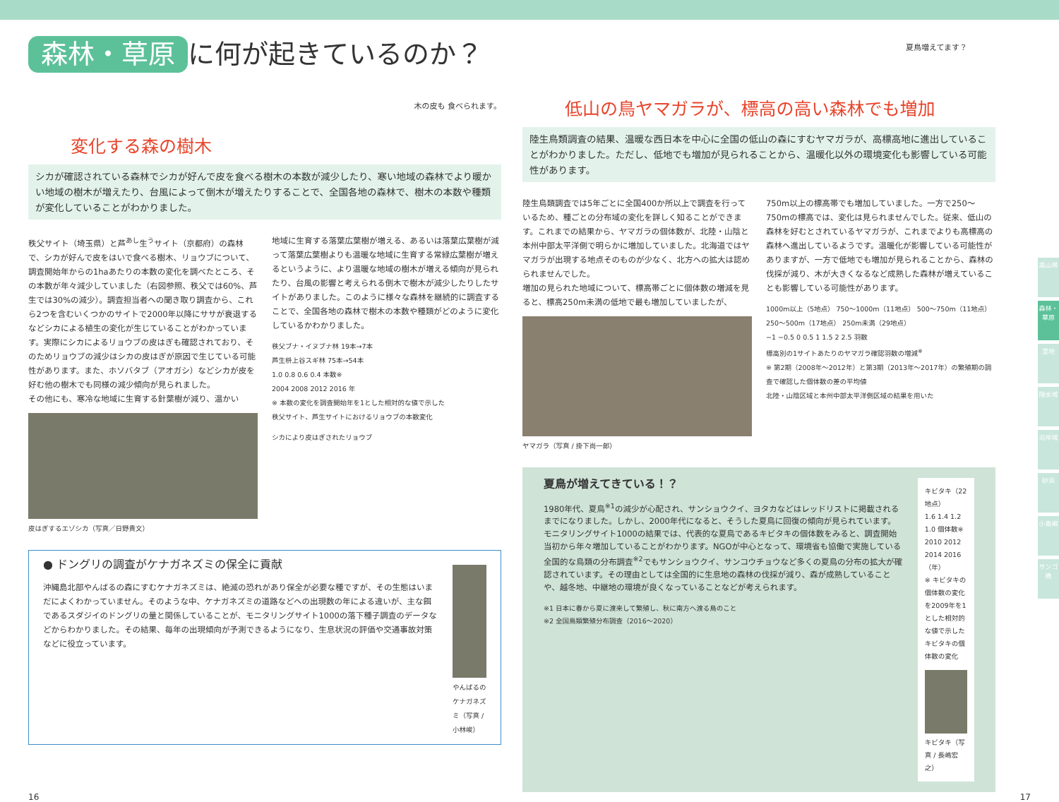森林・草原 に何が起きているのか？
木の皮も 食べられます。
変化する森の樹木
シカが確認されている森林でシカが好んで皮を食べる樹木の本数が減少したり、寒い地域の森林でより暖かい地域の樹木が増えたり、台風によって倒木が増えたりすることで、全国各地の森林で、樹木の本数や種類が変化していることがわかりました。
秩父サイト（埼玉県）と芦<sup>あし</sup>生<sup>う</sup>サイト（京都府）の森林で、シカが好んで皮をはいで食べる樹木、リョウブについて、調査開始年からの1haあたりの本数の変化を調べたところ、その本数が年々減少していました（右図参照、秩父では60%、芦生では30%の減少）。調査担当者への聞き取り調査から、これら2つを含むいくつかのサイトで2000年以降にササが衰退するなどシカによる植生の変化が生じていることがわかっています。実際にシカによるリョウブの皮はぎも確認されており、そのためリョウブの減少はシカの皮はぎが原因で生じている可能性があります。また、ホソバタブ（アオガシ）などシカが皮を好む他の樹木でも同様の減少傾向が見られました。
その他にも、寒冷な地域に生育する針葉樹が減り、温かい
皮はぎするエゾシカ（写真／日野貴文）
地域に生育する落葉広葉樹が増える、あるいは落葉広葉樹が減って落葉広葉樹よりも温暖な地域に生育する常緑広葉樹が増えるというように、より温暖な地域の樹木が増える傾向が見られたり、台風の影響と考えられる倒木で樹木が減少したりしたサイトがありました。このように様々な森林を継続的に調査することで、全国各地の森林で樹木の本数や種類がどのように変化しているかわかりました。
秩父ブナ・イヌブナ林 19本→7本
芦生枡上谷スギ林 75本→54本
1.0 0.8 0.6 0.4 本数※
2004 2008 2012 2016 年
※ 本数の変化を調査開始年を1とした相対的な値で示した
秩父サイト、芦生サイトにおけるリョウブの本数変化
シカにより皮はぎされたリョウブ
● ドングリの調査がケナガネズミの保全に貢献
沖縄島北部やんばるの森にすむケナガネズミは、絶滅の恐れがあり保全が必要な種ですが、その生態はいまだによくわかっていません。そのような中、ケナガネズミの道路などへの出現数の年による違いが、主な餌であるスダジイのドングリの量と関係していることが、モニタリングサイト1000の落下種子調査のデータなどからわかりました。その結果、毎年の出現傾向が予測できるようになり、生息状況の評価や交通事故対策などに役立っています。
やんばるのケナガネズミ（写真 / 小林峻）
夏鳥増えてます？
低山の鳥ヤマガラが、標高の高い森林でも増加
陸生鳥類調査の結果、温暖な西日本を中心に全国の低山の森にすむヤマガラが、高標高地に進出していることがわかりました。ただし、低地でも増加が見られることから、温暖化以外の環境変化も影響している可能性があります。
陸生鳥類調査では5年ごとに全国400か所以上で調査を行っているため、種ごとの分布域の変化を詳しく知ることができます。これまでの結果から、ヤマガラの個体数が、北陸・山陰と本州中部太平洋側で明らかに増加していました。北海道ではヤマガラが出現する地点そのものが少なく、北方への拡大は認められませんでした。
増加の見られた地域について、標高帯ごとに個体数の増減を見ると、標高250m未満の低地で最も増加していましたが、
ヤマガラ（写真 / 掛下尚一郎）
750m以上の標高帯でも増加していました。一方で250～750mの標高では、変化は見られませんでした。従来、低山の森林を好むとされているヤマガラが、これまでよりも高標高の森林へ進出しているようです。温暖化が影響している可能性がありますが、一方で低地でも増加が見られることから、森林の伐採が減り、木が大きくなるなど成熟した森林が増えていることも影響している可能性があります。
1000m以上（5地点） 750～1000m（11地点） 500～750m（11地点） 250～500m（17地点） 250m未満（29地点）
−1 −0.5 0 0.5 1 1.5 2 2.5 羽数
標高別の1サイトあたりのヤマガラ確認羽数の増減<sup>※</sup>
※ 第2期（2008年～2012年）と第3期（2013年～2017年）の繁殖期の調査で確認した個体数の差の平均値
北陸・山陰区域と本州中部太平洋側区域の結果を用いた
夏鳥が増えてきている！？
1980年代、夏鳥<sup>※1</sup>の減少が心配され、サンショウクイ、ヨタカなどはレッドリストに掲載されるまでになりました。しかし、2000年代になると、そうした夏鳥に回復の傾向が見られています。
モニタリングサイト1000の結果では、代表的な夏鳥であるキビタキの個体数をみると、調査開始当初から年々増加していることがわかります。NGOが中心となって、環境省も協働で実施している全国的な鳥類の分布調査<sup>※2</sup>でもサンショウクイ、サンコウチョウなど多くの夏鳥の分布の拡大が確認されています。その理由としては全国的に生息地の森林の伐採が減り、森が成熟していることや、越冬地、中継地の環境が良くなっていることなどが考えられます。
※1 日本に春から夏に渡来して繁殖し、秋に南方へ渡る鳥のこと
※2 全国鳥類繁殖分布調査（2016～2020）
キビタキ（22地点）
1.6 1.4 1.2 1.0 個体数※
2010 2012 2014 2016（年）
※ キビタキの個体数の変化を2009年を1とした相対的な値で示した
キビタキの個体数の変化
キビタキ（写真 / 長嶋宏之）
16 17
高山帯
森林・草原
里地
陸水域
沿岸域
砂浜
小島嶼
サンゴ礁